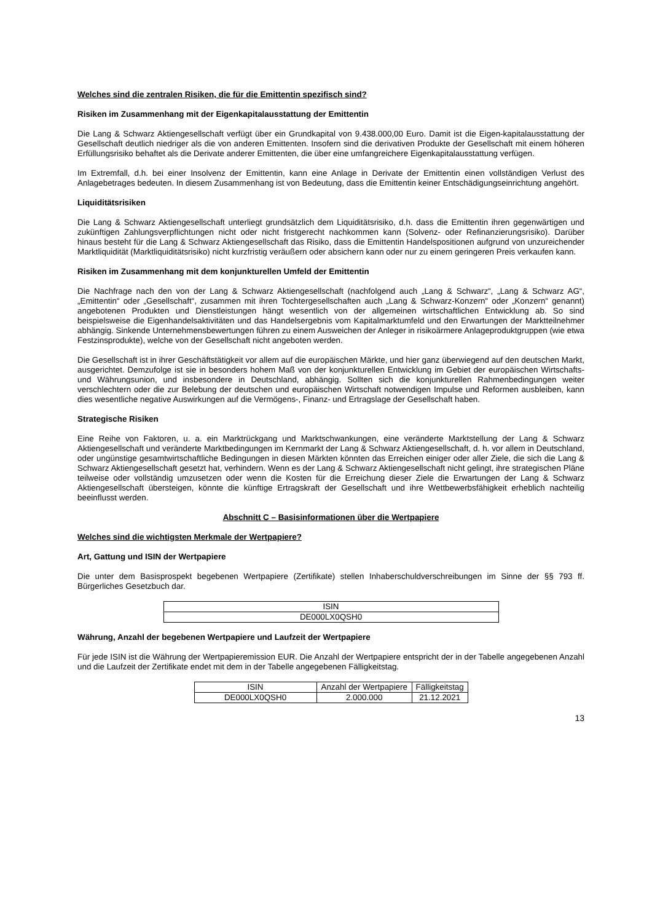Welches sind die zentralen Risiken, die für die Emittentin spezifisch sind?
Risiken im Zusammenhang mit der Eigenkapitalausstattung der Emittentin
Die Lang & Schwarz Aktiengesellschaft verfügt über ein Grundkapital von 9.438.000,00 Euro. Damit ist die Eigen-kapitalausstattung der Gesellschaft deutlich niedriger als die von anderen Emittenten. Insofern sind die derivativen Produkte der Gesellschaft mit einem höheren Erfüllungsrisiko behaftet als die Derivate anderer Emittenten, die über eine umfangreichere Eigenkapitalausstattung verfügen.
Im Extremfall, d.h. bei einer Insolvenz der Emittentin, kann eine Anlage in Derivate der Emittentin einen vollständigen Verlust des Anlagebetrages bedeuten. In diesem Zusammenhang ist von Bedeutung, dass die Emittentin keiner Entschädigungseinrichtung angehört.
Liquiditätsrisiken
Die Lang & Schwarz Aktiengesellschaft unterliegt grundsätzlich dem Liquiditätsrisiko, d.h. dass die Emittentin ihren gegenwärtigen und zukünftigen Zahlungsverpflichtungen nicht oder nicht fristgerecht nachkommen kann (Solvenz- oder Refinanzierungsrisiko). Darüber hinaus besteht für die Lang & Schwarz Aktiengesellschaft das Risiko, dass die Emittentin Handelspositionen aufgrund von unzureichender Marktliquidität (Marktliquiditätsrisiko) nicht kurzfristig veräußern oder absichern kann oder nur zu einem geringeren Preis verkaufen kann.
Risiken im Zusammenhang mit dem konjunkturellen Umfeld der Emittentin
Die Nachfrage nach den von der Lang & Schwarz Aktiengesellschaft (nachfolgend auch „Lang & Schwarz“, „Lang & Schwarz AG“, „Emittentin“ oder „Gesellschaft“, zusammen mit ihren Tochtergesellschaften auch „Lang & Schwarz-Konzern“ oder „Konzern“ genannt) angebotenen Produkten und Dienstleistungen hängt wesentlich von der allgemeinen wirtschaftlichen Entwicklung ab. So sind beispielsweise die Eigenhandelsaktivitäten und das Handelsergebnis vom Kapitalmarktumfeld und den Erwartungen der Marktteilnehmer abhängig. Sinkende Unternehmensbewertungen führen zu einem Ausweichen der Anleger in risikoärmere Anlageproduktgruppen (wie etwa Festzinsprodukte), welche von der Gesellschaft nicht angeboten werden.
Die Gesellschaft ist in ihrer Geschäftstätigkeit vor allem auf die europäischen Märkte, und hier ganz überwiegend auf den deutschen Markt, ausgerichtet. Demzufolge ist sie in besonders hohem Maß von der konjunkturellen Entwicklung im Gebiet der europäischen Wirtschafts- und Währungsunion, und insbesondere in Deutschland, abhängig. Sollten sich die konjunkturellen Rahmenbedingungen weiter verschlechtern oder die zur Belebung der deutschen und europäischen Wirtschaft notwendigen Impulse und Reformen ausbleiben, kann dies wesentliche negative Auswirkungen auf die Vermögens-, Finanz- und Ertragslage der Gesellschaft haben.
Strategische Risiken
Eine Reihe von Faktoren, u. a. ein Marktrückgang und Marktschwankungen, eine veränderte Marktstellung der Lang & Schwarz Aktiengesellschaft und veränderte Marktbedingungen im Kernmarkt der Lang & Schwarz Aktiengesellschaft, d. h. vor allem in Deutschland, oder ungünstige gesamtwirtschaftliche Bedingungen in diesen Märkten könnten das Erreichen einiger oder aller Ziele, die sich die Lang & Schwarz Aktiengesellschaft gesetzt hat, verhindern. Wenn es der Lang & Schwarz Aktiengesellschaft nicht gelingt, ihre strategischen Pläne teilweise oder vollständig umzusetzen oder wenn die Kosten für die Erreichung dieser Ziele die Erwartungen der Lang & Schwarz Aktiengesellschaft übersteigen, könnte die künftige Ertragskraft der Gesellschaft und ihre Wettbewerbsfähigkeit erheblich nachteilig beeinflusst werden.
Abschnitt C – Basisinformationen über die Wertpapiere
Welches sind die wichtigsten Merkmale der Wertpapiere?
Art, Gattung und ISIN der Wertpapiere
Die unter dem Basisprospekt begebenen Wertpapiere (Zertifikate) stellen Inhaberschuldverschreibungen im Sinne der §§ 793 ff. Bürgerliches Gesetzbuch dar.
| ISIN |
| --- |
| DE000LX0QSH0 |
Währung, Anzahl der begebenen Wertpapiere und Laufzeit der Wertpapiere
Für jede ISIN ist die Währung der Wertpapieremission EUR. Die Anzahl der Wertpapiere entspricht der in der Tabelle angegebenen Anzahl und die Laufzeit der Zertifikate endet mit dem in der Tabelle angegebenen Fälligkeitstag.
| ISIN | Anzahl der Wertpapiere | Fälligkeitstag |
| --- | --- | --- |
| DE000LX0QSH0 | 2.000.000 | 21.12.2021 |
13